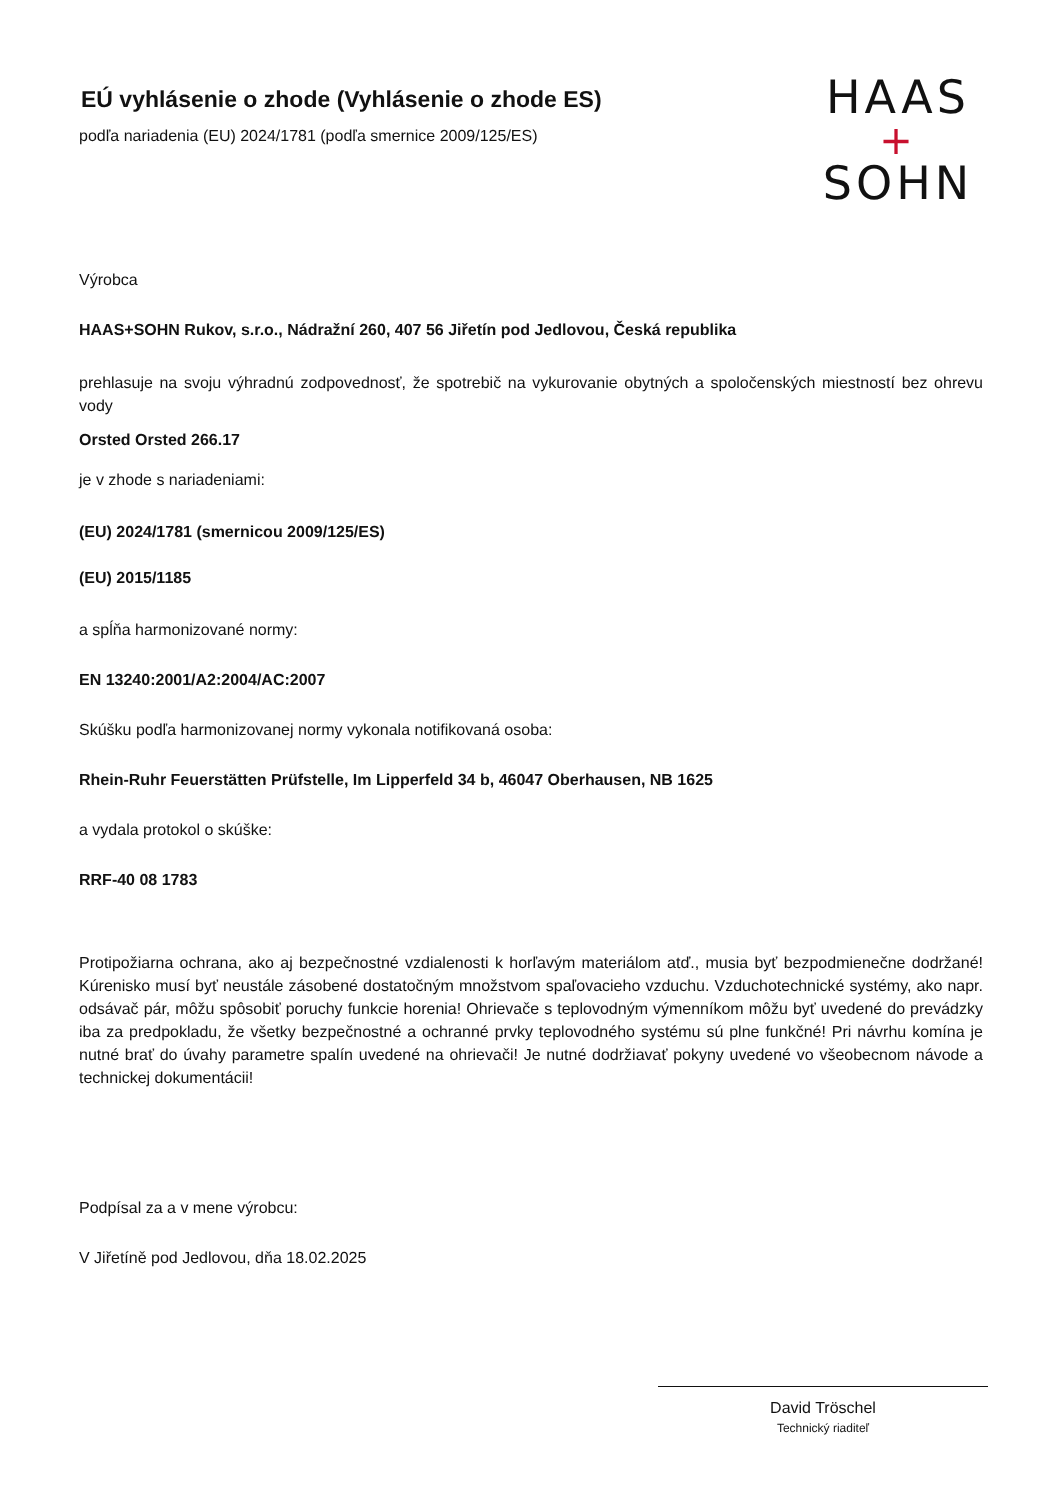HAAS
+
SOHN
EÚ vyhlásenie o zhode (Vyhlásenie o zhode ES)
podľa nariadenia (EU) 2024/1781 (podľa smernice 2009/125/ES)
Výrobca
HAAS+SOHN Rukov, s.r.o., Nádražní 260, 407 56 Jiřetín pod Jedlovou, Česká republika
prehlasuje na svoju výhradnú zodpovednosť, že spotrebič na vykurovanie obytných a spoločenských miestností bez ohrevu vody
Orsted Orsted 266.17
je v zhode s nariadeniami:
(EU) 2024/1781 (smernicou 2009/125/ES)
(EU) 2015/1185
a spĺňa harmonizované normy:
EN 13240:2001/A2:2004/AC:2007
Skúšku podľa harmonizovanej normy vykonala notifikovaná osoba:
Rhein-Ruhr Feuerstätten Prüfstelle, Im Lipperfeld 34 b, 46047 Oberhausen, NB 1625
a vydala protokol o skúške:
RRF-40 08 1783
Protipožiarna ochrana, ako aj bezpečnostné vzdialenosti k horľavým materiálom atď., musia byť bezpodmienečne dodržané! Kúrenisko musí byť neustále zásobené dostatočným množstvom spaľovacieho vzduchu. Vzduchotechnické systémy, ako napr. odsávač pár, môžu spôsobiť poruchy funkcie horenia! Ohrievače s teplovodným výmenníkom môžu byť uvedené do prevádzky iba za predpokladu, že všetky bezpečnostné a ochranné prvky teplovodného systému sú plne funkčné! Pri návrhu komína je nutné brať do úvahy parametre spalín uvedené na ohrievači! Je nutné dodržiavať pokyny uvedené vo všeobecnom návode a technickej dokumentácii!
Podpísal za a v mene výrobcu:
V Jiřetíně pod Jedlovou, dňa 18.02.2025
David Tröschel
Technický riaditeľ